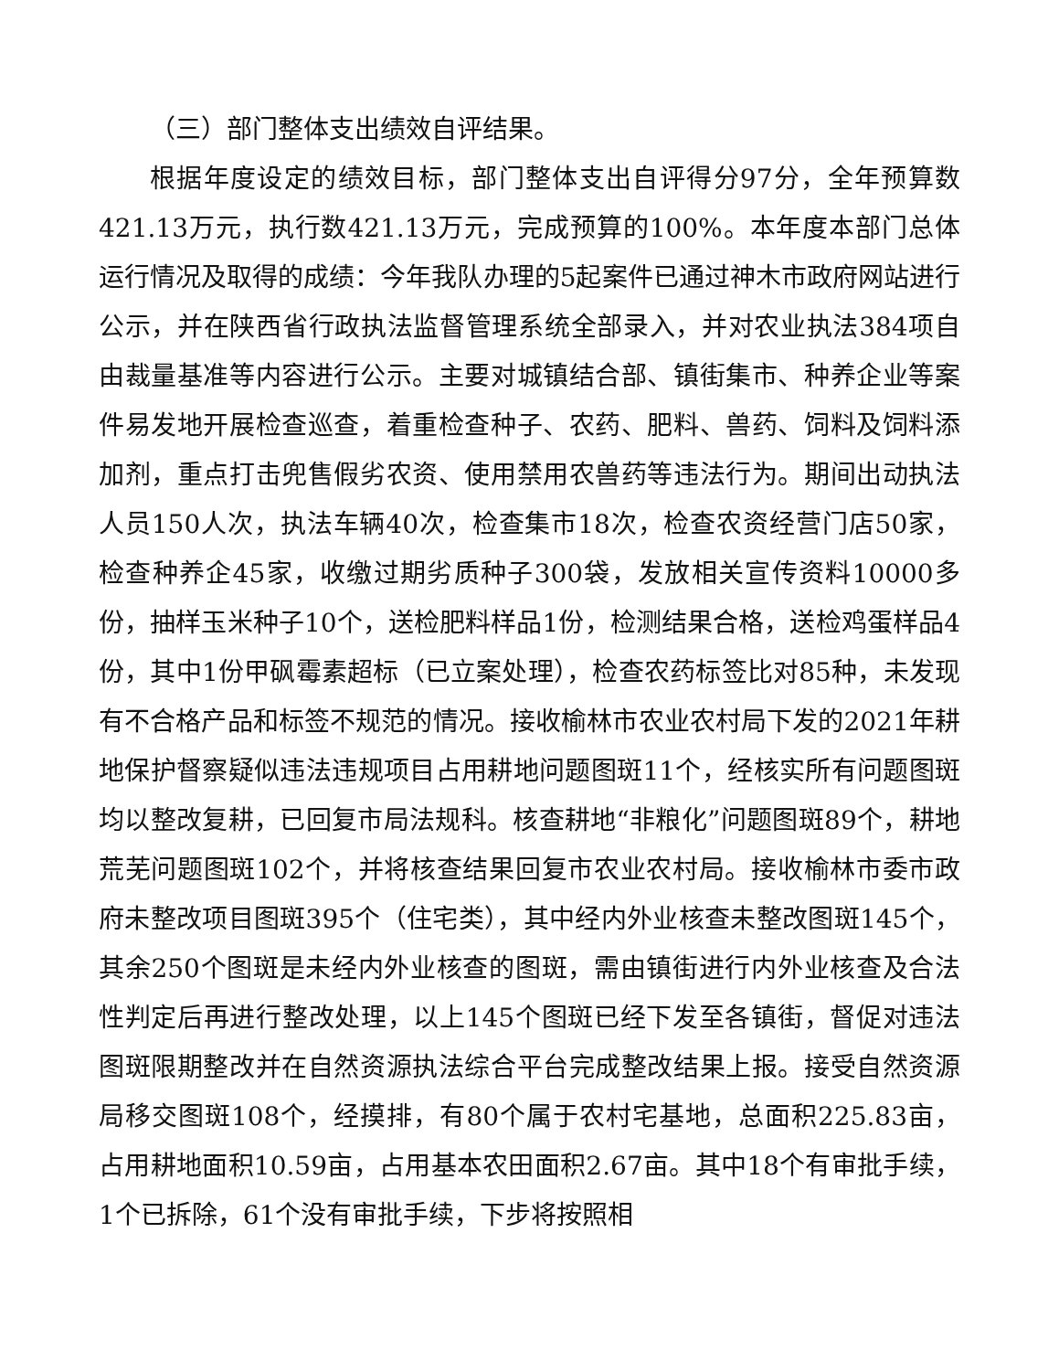（三）部门整体支出绩效自评结果。
根据年度设定的绩效目标，部门整体支出自评得分97分，全年预算数421.13万元，执行数421.13万元，完成预算的100%。本年度本部门总体运行情况及取得的成绩：今年我队办理的5起案件已通过神木市政府网站进行公示，并在陕西省行政执法监督管理系统全部录入，并对农业执法384项自由裁量基准等内容进行公示。主要对城镇结合部、镇街集市、种养企业等案件易发地开展检查巡查，着重检查种子、农药、肥料、兽药、饲料及饲料添加剂，重点打击兜售假劣农资、使用禁用农兽药等违法行为。期间出动执法人员150人次，执法车辆40次，检查集市18次，检查农资经营门店50家，检查种养企45家，收缴过期劣质种子300袋，发放相关宣传资料10000多份，抽样玉米种子10个，送检肥料样品1份，检测结果合格，送检鸡蛋样品4份，其中1份甲砜霉素超标（已立案处理），检查农药标签比对85种，未发现有不合格产品和标签不规范的情况。接收榆林市农业农村局下发的2021年耕地保护督察疑似违法违规项目占用耕地问题图斑11个，经核实所有问题图斑均以整改复耕，已回复市局法规科。核查耕地“非粮化”问题图斑89个，耕地荒芜问题图斑102个，并将核查结果回复市农业农村局。接收榆林市委市政府未整改项目图斑395个（住宅类），其中经内外业核查未整改图斑145个，其余250个图斑是未经内外业核查的图斑，需由镇街进行内外业核查及合法性判定后再进行整改处理，以上145个图斑已经下发至各镇街，督促对违法图斑限期整改并在自然资源执法综合平台完成整改结果上报。接受自然资源局移交图斑108个，经摸排，有80个属于农村宅基地，总面积225.83亩，占用耕地面积10.59亩，占用基本农田面积2.67亩。其中18个有审批手续，1个已拆除，61个没有审批手续，下步将按照相